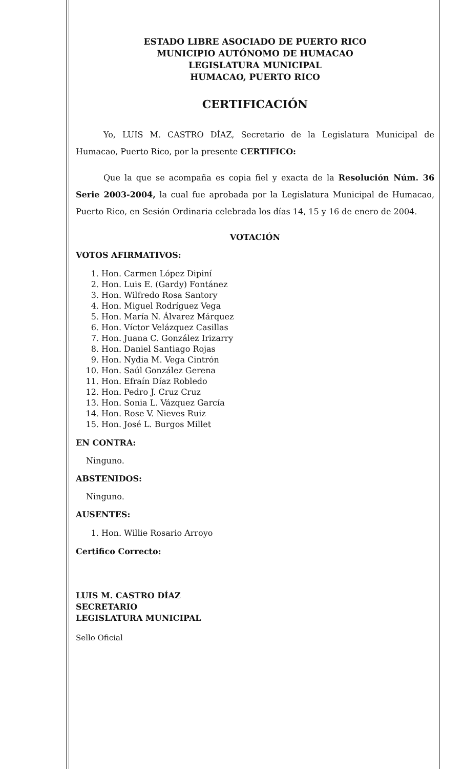ESTADO LIBRE ASOCIADO DE PUERTO RICO
MUNICIPIO AUTÓNOMO DE HUMACAO
LEGISLATURA MUNICIPAL
HUMACAO, PUERTO RICO
CERTIFICACIÓN
Yo, LUIS M. CASTRO DÍAZ, Secretario de la Legislatura Municipal de Humacao, Puerto Rico, por la presente CERTIFICO:
Que la que se acompaña es copia fiel y exacta de la Resolución Núm. 36 Serie 2003-2004, la cual fue aprobada por la Legislatura Municipal de Humacao, Puerto Rico, en Sesión Ordinaria celebrada los días 14, 15 y 16 de enero de 2004.
VOTACIÓN
VOTOS AFIRMATIVOS:
1. Hon. Carmen López Dipiní
2. Hon. Luis E. (Gardy) Fontánez
3. Hon. Wilfredo Rosa Santory
4. Hon. Miguel Rodríguez Vega
5. Hon. María N. Álvarez Márquez
6. Hon. Víctor Velázquez Casillas
7. Hon. Juana C. González Irizarry
8. Hon. Daniel Santiago Rojas
9. Hon. Nydia M. Vega Cintrón
10. Hon. Saúl González Gerena
11. Hon. Efraín Díaz Robledo
12. Hon. Pedro J. Cruz Cruz
13. Hon. Sonia L. Vázquez García
14. Hon. Rose V. Nieves Ruiz
15. Hon. José L. Burgos Millet
EN CONTRA:
Ninguno.
ABSTENIDOS:
Ninguno.
AUSENTES:
1. Hon. Willie Rosario Arroyo
Certifico Correcto:
LUIS M. CASTRO DÍAZ
SECRETARIO
LEGISLATURA MUNICIPAL
Sello Oficial